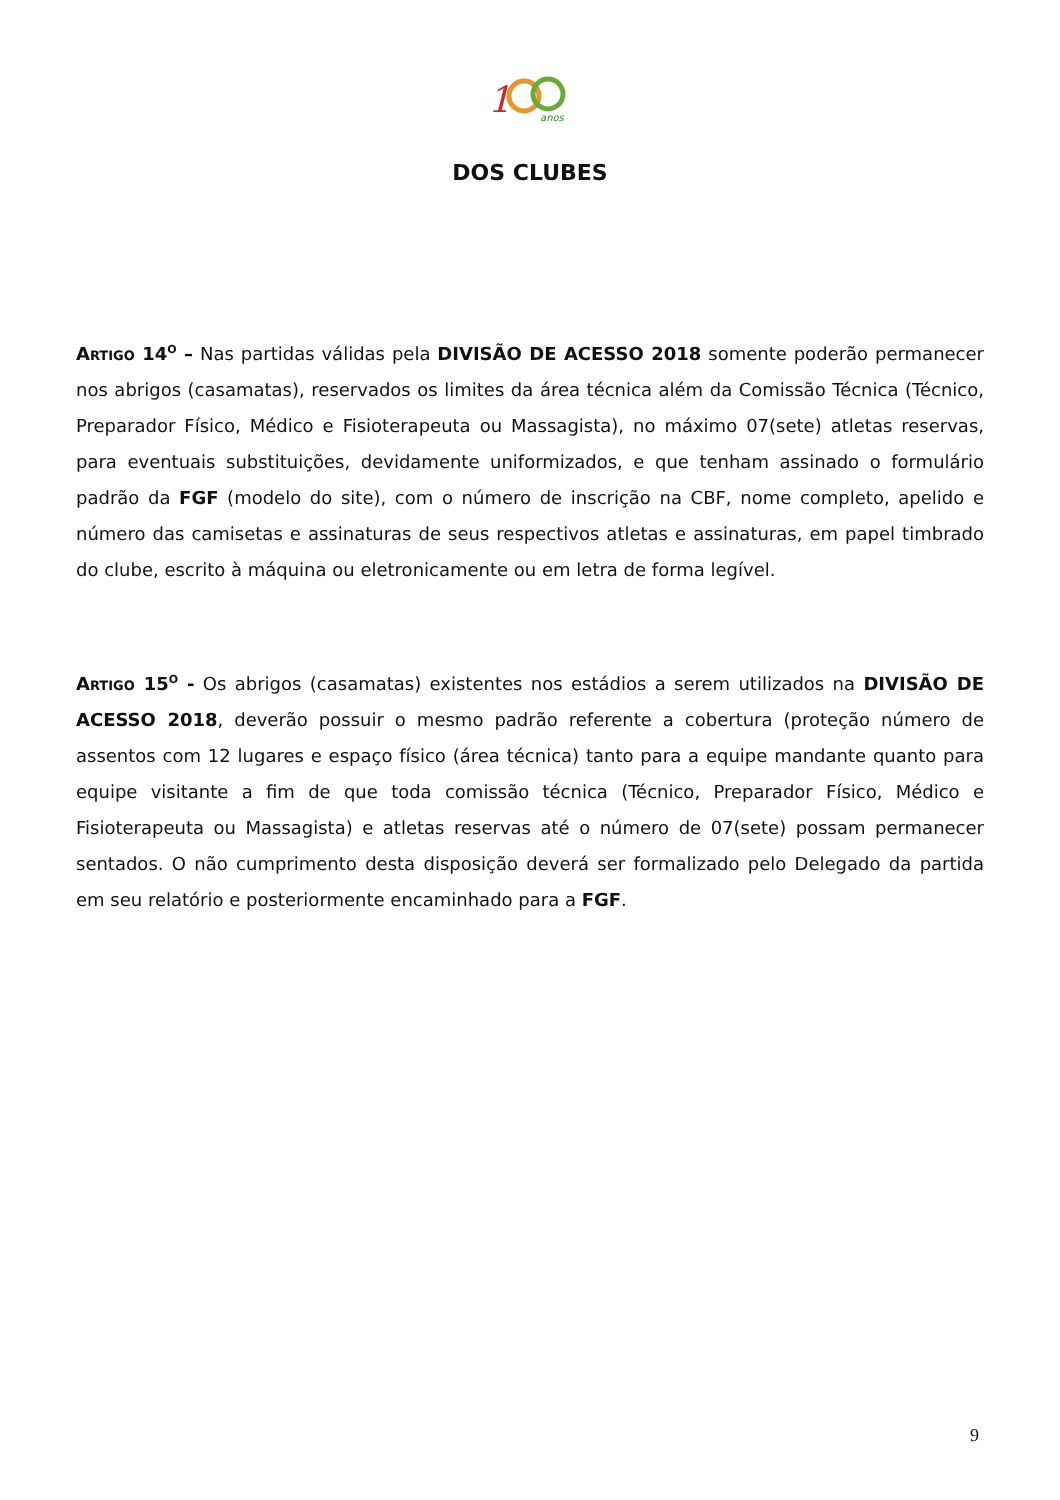1
anos
DOS CLUBES
Artigo 14<sup>o</sup> – Nas partidas válidas pela DIVISÃO DE ACESSO 2018 somente poderão permanecer nos abrigos (casamatas), reservados os limites da área técnica além da Comissão Técnica (Técnico, Preparador Físico, Médico e Fisioterapeuta ou Massagista), no máximo 07(sete) atletas reservas, para eventuais substituições, devidamente uniformizados, e que tenham assinado o formulário padrão da FGF (modelo do site), com o número de inscrição na CBF, nome completo, apelido e número das camisetas e assinaturas de seus respectivos atletas e assinaturas, em papel timbrado do clube, escrito à máquina ou eletronicamente ou em letra de forma legível.
Artigo 15<sup>o</sup> - Os abrigos (casamatas) existentes nos estádios a serem utilizados na DIVISÃO DE ACESSO 2018, deverão possuir o mesmo padrão referente a cobertura (proteção número de assentos com 12 lugares e espaço físico (área técnica) tanto para a equipe mandante quanto para equipe visitante a fim de que toda comissão técnica (Técnico, Preparador Físico, Médico e Fisioterapeuta ou Massagista) e atletas reservas até o número de 07(sete) possam permanecer sentados. O não cumprimento desta disposição deverá ser formalizado pelo Delegado da partida em seu relatório e posteriormente encaminhado para a FGF.
9